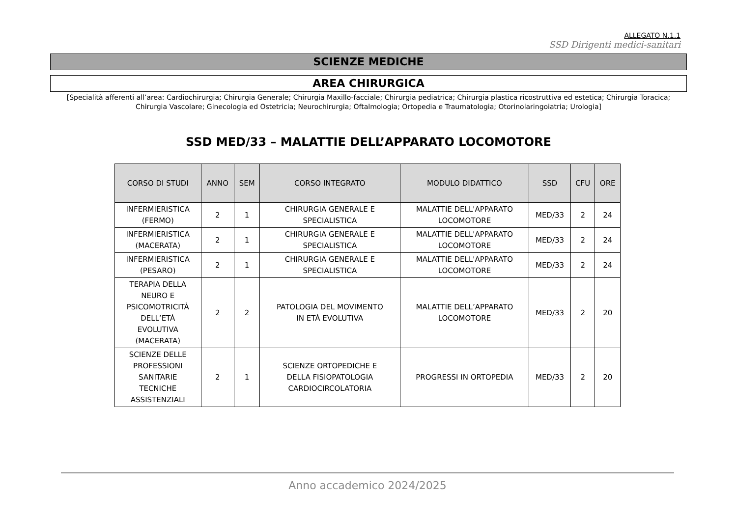ALLEGATO N.1.1
SSD Dirigenti medici-sanitari
SCIENZE MEDICHE
AREA CHIRURGICA
[Specialità afferenti all’area: Cardiochirurgia; Chirurgia Generale; Chirurgia Maxillo-facciale; Chirurgia pediatrica; Chirurgia plastica ricostruttiva ed estetica; Chirurgia Toracica; Chirurgia Vascolare; Ginecologia ed Ostetricia; Neurochirurgia; Oftalmologia; Ortopedia e Traumatologia; Otorinolaringoiatria; Urologia]
SSD MED/33 – MALATTIE DELL’APPARATO LOCOMOTORE
| CORSO DI STUDI | ANNO | SEM | CORSO INTEGRATO | MODULO DIDATTICO | SSD | CFU | ORE |
| --- | --- | --- | --- | --- | --- | --- | --- |
| INFERMIERISTICA (FERMO) | 2 | 1 | CHIRURGIA GENERALE E SPECIALISTICA | MALATTIE DELL'APPARATO LOCOMOTORE | MED/33 | 2 | 24 |
| INFERMIERISTICA (MACERATA) | 2 | 1 | CHIRURGIA GENERALE E SPECIALISTICA | MALATTIE DELL'APPARATO LOCOMOTORE | MED/33 | 2 | 24 |
| INFERMIERISTICA (PESARO) | 2 | 1 | CHIRURGIA GENERALE E SPECIALISTICA | MALATTIE DELL'APPARATO LOCOMOTORE | MED/33 | 2 | 24 |
| TERAPIA DELLA NEURO E PSICOMOTRICITÀ DELL’ETÀ EVOLUTIVA (MACERATA) | 2 | 2 | PATOLOGIA DEL MOVIMENTO IN ETÀ EVOLUTIVA | MALATTIE DELL’APPARATO LOCOMOTORE | MED/33 | 2 | 20 |
| SCIENZE DELLE PROFESSIONI SANITARIE TECNICHE ASSISTENZIALI | 2 | 1 | SCIENZE ORTOPEDICHE E DELLA FISIOPATOLOGIA CARDIOCIRCOLATORIA | PROGRESSI IN ORTOPEDIA | MED/33 | 2 | 20 |
Anno accademico 2024/2025